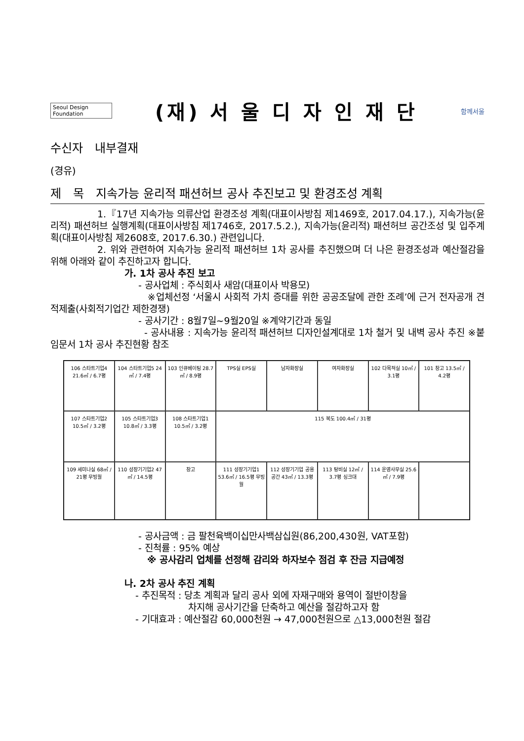Seoul Design
Foundation
(재) 서 울 디 자 인 재 단
함께서울
수신자　내부결재
(경유)
제　목　지속가능 윤리적 패션허브 공사 추진보고 및 환경조성 계획
     1.『17년 지속가능 의류산업 환경조성 계획(대표이사방침 제1469호, 2017.04.17.), 지속가능(윤리적) 패션허브 실행계획(대표이사방침 제1746호, 2017.5.2.), 지속가능(윤리적) 패션허브 공간조성 및 입주계획(대표이사방침 제2608호, 2017.6.30.) 관련입니다.
     2. 위와 관련하여 지속가능 윤리적 패션허브 1차 공사를 추진했으며 더 나은 환경조성과 예산절감을 위해 아래와 같이 추진하고자 합니다.
가. 1차 공사 추진 보고
- 공사업체 : 주식회사 새암(대표이사 박용모)
           ※업체선정 ‘서울시 사회적 가치 증대를 위한 공공조달에 관한 조례’에 근거 전자공개 견적제출(사회적기업간 제한경쟁)
- 공사기간 : 8월7일~9월20일 ※계약기간과 동일
          - 공사내용 : 지속가능 윤리적 패션허브 디자인설계대로 1차 철거 및 내벽 공사 추진 ※붙임문서 1차 공사 추진현황 참조
106 스타트기업4 21.6㎡ / 6.7평
104 스타트기업5 24㎡ / 7.4평
103 인큐베이팅 28.7㎡ / 8.9평
TPS실 EPS실
남자화장실
여자화장실
102 다목적실 10㎡ / 3.1평
101 창고 13.5㎡ / 4.2평
107 스타트기업2 10.5㎡ / 3.2평
105 스타트기업3 10.8㎡ / 3.3평
108 스타트기업1 10.5㎡ / 3.2평
115 복도 100.4㎡ / 31평
109 세미나실 68㎡ / 21평 무빙월
110 성장기기업2 47㎡ / 14.5평
창고
111 성장기기업1 53.6㎡ / 16.5평 무빙월
112 성장기기업 공용공간 43㎡ / 13.3평
113 탕비실 12㎡ / 3.7평 싱크대
114 운영사무실 25.6㎡ / 7.9평
- 공사금액 : 금 팔천육백이십만사백삼십원(86,200,430원, VAT포함)
- 진척률 : 95% 예상
※ 공사감리 업체를 선정해 감리와 하자보수 점검 후 잔금 지급예정
나. 2차 공사 추진 계획
- 추진목적 : 당초 계획과 달리 공사 외에 자재구매와 용역이 절반이창을
      차지해 공사기간을 단축하고 예산을 절감하고자 함
- 기대효과 : 예산절감 60,000천원 → 47,000천원으로 △13,000천원 절감